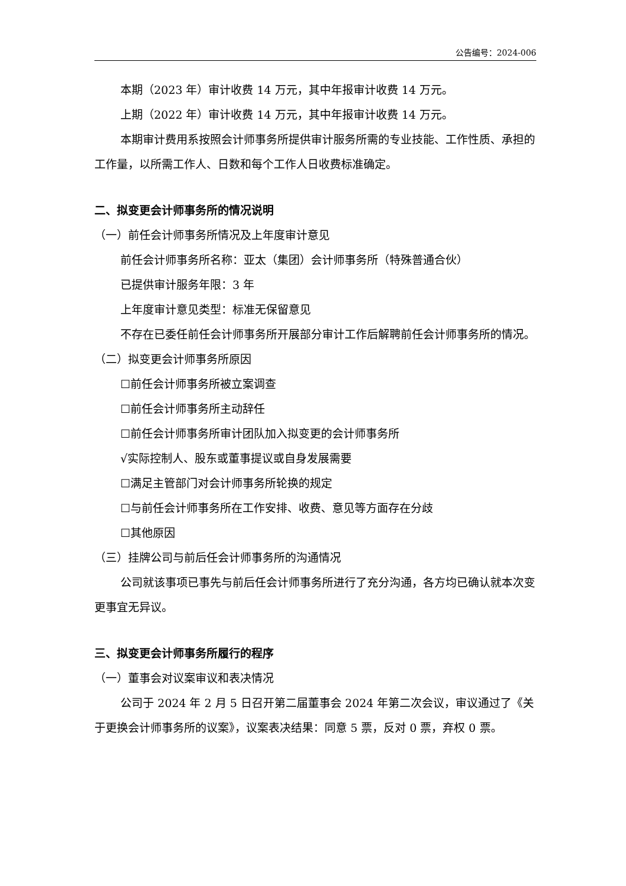公告编号：2024-006
本期（2023 年）审计收费 14 万元，其中年报审计收费 14 万元。
上期（2022 年）审计收费 14 万元，其中年报审计收费 14 万元。
本期审计费用系按照会计师事务所提供审计服务所需的专业技能、工作性质、承担的工作量，以所需工作人、日数和每个工作人日收费标准确定。
二、拟变更会计师事务所的情况说明
（一）前任会计师事务所情况及上年度审计意见
前任会计师事务所名称：亚太（集团）会计师事务所（特殊普通合伙）
已提供审计服务年限：3 年
上年度审计意见类型：标准无保留意见
不存在已委任前任会计师事务所开展部分审计工作后解聘前任会计师事务所的情况。
（二）拟变更会计师事务所原因
☐前任会计师事务所被立案调查
☐前任会计师事务所主动辞任
☐前任会计师事务所审计团队加入拟变更的会计师事务所
√实际控制人、股东或董事提议或自身发展需要
☐满足主管部门对会计师事务所轮换的规定
☐与前任会计师事务所在工作安排、收费、意见等方面存在分歧
☐其他原因
（三）挂牌公司与前后任会计师事务所的沟通情况
公司就该事项已事先与前后任会计师事务所进行了充分沟通，各方均已确认就本次变更事宜无异议。
三、拟变更会计师事务所履行的程序
（一）董事会对议案审议和表决情况
公司于 2024 年 2 月 5 日召开第二届董事会 2024 年第二次会议，审议通过了《关于更换会计师事务所的议案》，议案表决结果：同意 5 票，反对 0 票，弃权 0 票。